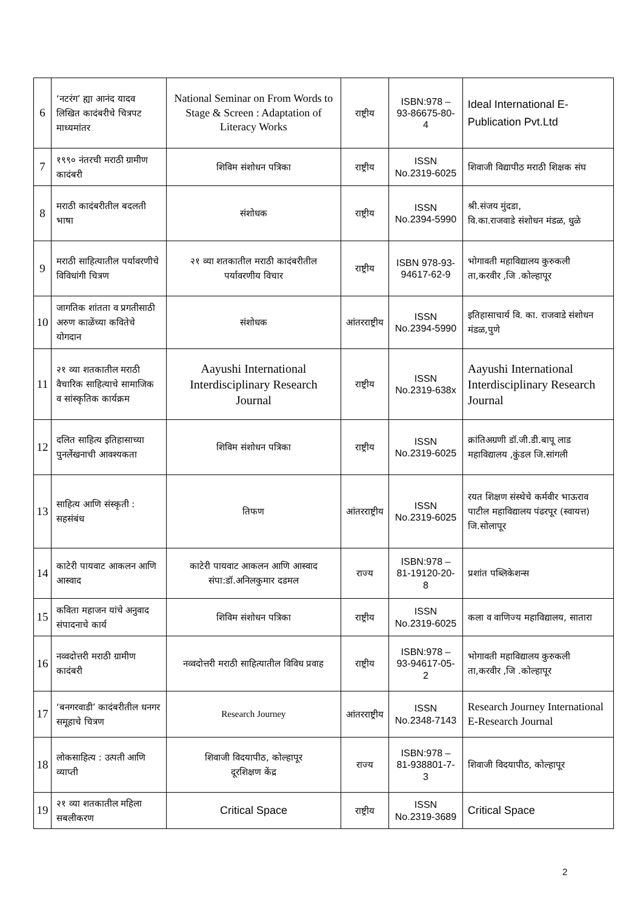| 6 | ‘नटरंग’ ह्या आनंद यादव लिखित कादंबरीचे चित्रपट माध्यमांतर | National Seminar on From Words to Stage & Screen : Adaptation of Literacy Works | राष्ट्रीय | ISBN:978 – 93-86675-80-4 | Ideal International E-Publication Pvt.Ltd |
| 7 | १९९० नंतरची मराठी ग्रामीण कादंबरी | शिविम संशोधन पत्रिका | राष्ट्रीय | ISSN No.2319-6025 | शिवाजी विद्यापीठ मराठी शिक्षक संघ |
| 8 | मराठी कादंबरीतील बदलती भाषा | संशोधक | राष्ट्रीय | ISSN No.2394-5990 | श्री.संजय मुंदडा, वि.का.राजवाडे संशोधन मंडळ, धुळे |
| 9 | मराठी साहित्यातील पर्यावरणीचे विविधांगी चित्रण | २१ व्या शतकातील मराठी कादंबरीतील पर्यावरणीय विचार | राष्ट्रीय | ISBN 978-93-94617-62-9 | भोगावती महाविद्यालय कुरुकली ता,करवीर ,जि .कोल्हापूर |
| 10 | जागतिक शांतता व प्रगतीसाठी अरुण काळेंच्या कवितेचे योगदान | संशोधक | आंतरराष्ट्रीय | ISSN No.2394-5990 | इतिहासाचार्य वि. का. राजवाडे संशोधन मंडळ,पुणे |
| 11 | २१ व्या शतकातील मराठी वैचारिक साहित्याचे सामाजिक व सांस्कृतिक कार्यक्रम | Aayushi International Interdisciplinary Research Journal | राष्ट्रीय | ISSN No.2319-638x | Aayushi International Interdisciplinary Research Journal |
| 12 | दलित साहित्य इतिहासाच्या पुनर्लेखनाची आवश्यकता | शिविम संशोधन पत्रिका | राष्ट्रीय | ISSN No.2319-6025 | क्रांतिअग्रणी डॉ.जी.डी.बापू लाड महाविद्यालय ,कुंडल जि.सांगली |
| 13 | साहित्य आणि संस्कृती : सहसंबंध | तिफण | आंतरराष्ट्रीय | ISSN No.2319-6025 | रयत शिक्षण संस्थेचे कर्मवीर भाऊराव पाटील महाविद्यालय पंढरपूर (स्वायत्त) जि.सोलापूर |
| 14 | काटेरी पायवाट आकलन आणि आस्वाद | काटेरी पायवाट आकलन आणि आस्वाद संपा:डॉ.अनिलकुमार दडमल | राज्य | ISBN:978 – 81-19120-20-8 | प्रशांत पब्लिकेशन्स |
| 15 | कविता महाजन यांचे अनुवाद संपादनाचे कार्य | शिविम संशोधन पत्रिका | राष्ट्रीय | ISSN No.2319-6025 | कला व वाणिज्य महाविद्यालय, सातारा |
| 16 | नव्वदोत्तरी मराठी ग्रामीण कादंबरी | नव्वदोत्तरी मराठी साहित्यातील विविध प्रवाह | राष्ट्रीय | ISBN:978 – 93-94617-05-2 | भोगावती महाविद्यालय कुरुकली ता,करवीर ,जि .कोल्हापूर |
| 17 | ‘बनगरवाडी’ कादंबरीतील धनगर समूहाचे चित्रण | Research Journey | आंतरराष्ट्रीय | ISSN No.2348-7143 | Research Journey International E-Research Journal |
| 18 | लोकसाहित्य : उत्पती आणि व्याप्ती | शिवाजी विदयापीठ, कोल्हापूर दूरशिक्षण केंद्र | राज्य | ISBN:978 – 81-938801-7-3 | शिवाजी विदयापीठ, कोल्हापूर |
| 19 | २१ व्या शतकातील महिला सबलीकरण | Critical Space | राष्ट्रीय | ISSN No.2319-3689 | Critical Space |
2